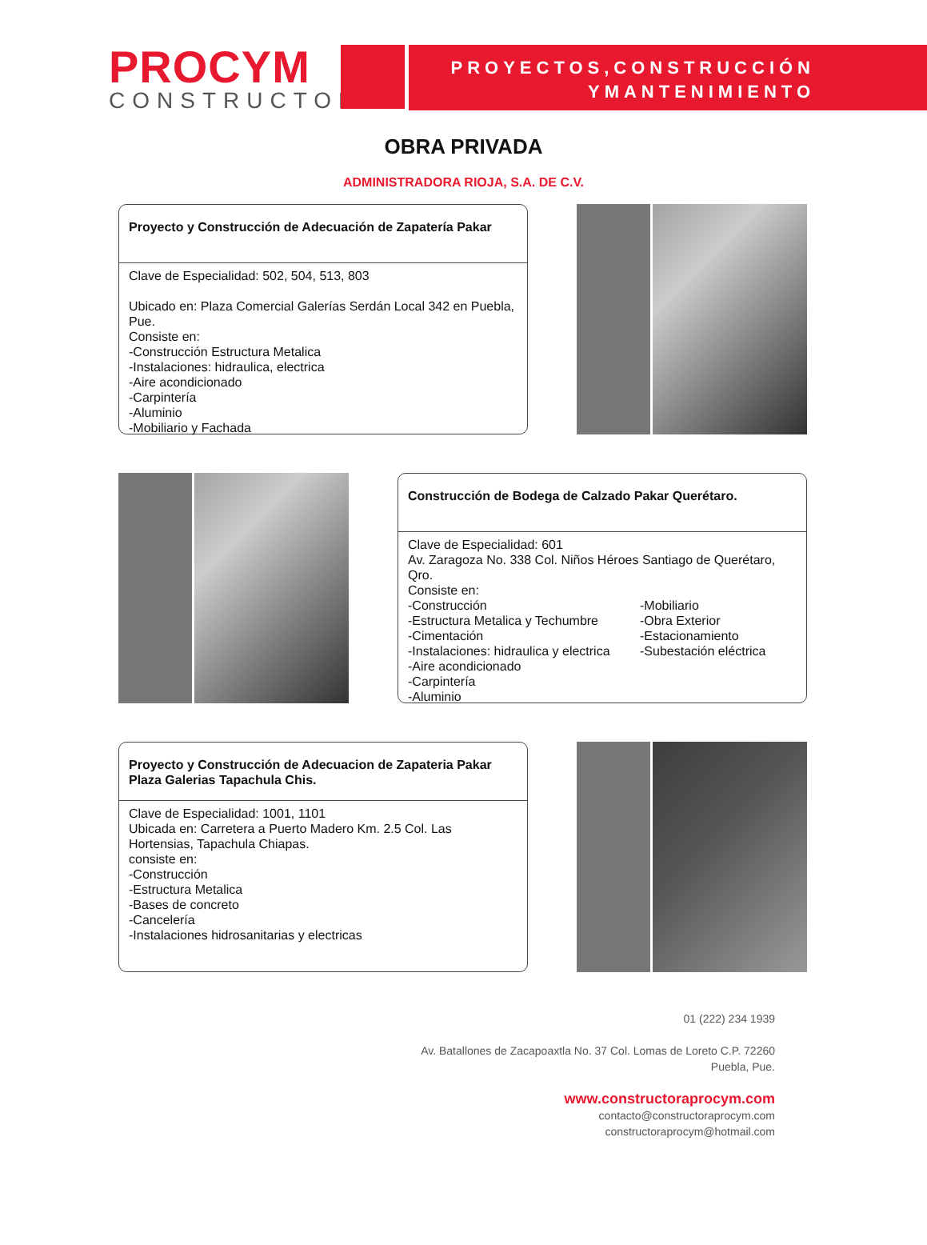PROCYM
CONSTRUCTORA
PROYECTOS,CONSTRUCCIÓN
YMANTENIMIENTO
OBRA PRIVADA
ADMINISTRADORA RIOJA, S.A. DE C.V.
Proyecto y Construcción de Adecuación de Zapatería Pakar
Clave de Especialidad: 502, 504, 513, 803
Ubicado en: Plaza Comercial Galerías Serdán Local 342 en Puebla, Pue.
Consiste en:
-Construcción Estructura Metalica
-Instalaciones: hidraulica, electrica
-Aire acondicionado
-Carpintería
-Aluminio
-Mobiliario y Fachada
Construcción de Bodega de Calzado Pakar Querétaro.
Clave de Especialidad: 601
Av. Zaragoza No. 338 Col. Niños Héroes Santiago de Querétaro, Qro.
Consiste en:
-Construcción
-Estructura Metalica y Techumbre
-Cimentación
-Instalaciones: hidraulica y electrica
-Aire acondicionado
-Carpintería
-Aluminio
-Mobiliario
-Obra Exterior
-Estacionamiento
-Subestación eléctrica
Proyecto y Construcción de Adecuacion de Zapateria Pakar Plaza Galerias Tapachula Chis.
Clave de Especialidad: 1001, 1101
Ubicada en: Carretera a Puerto Madero Km. 2.5 Col. Las Hortensias, Tapachula Chiapas.
consiste en:
-Construcción
-Estructura Metalica
-Bases de concreto
-Cancelería
-Instalaciones hidrosanitarias y electricas
01 (222) 234 1939
Av. Batallones de Zacapoaxtla No. 37 Col. Lomas de Loreto C.P. 72260
Puebla, Pue.
www.constructoraprocym.com
contacto@constructoraprocym.com
constructoraprocym@hotmail.com